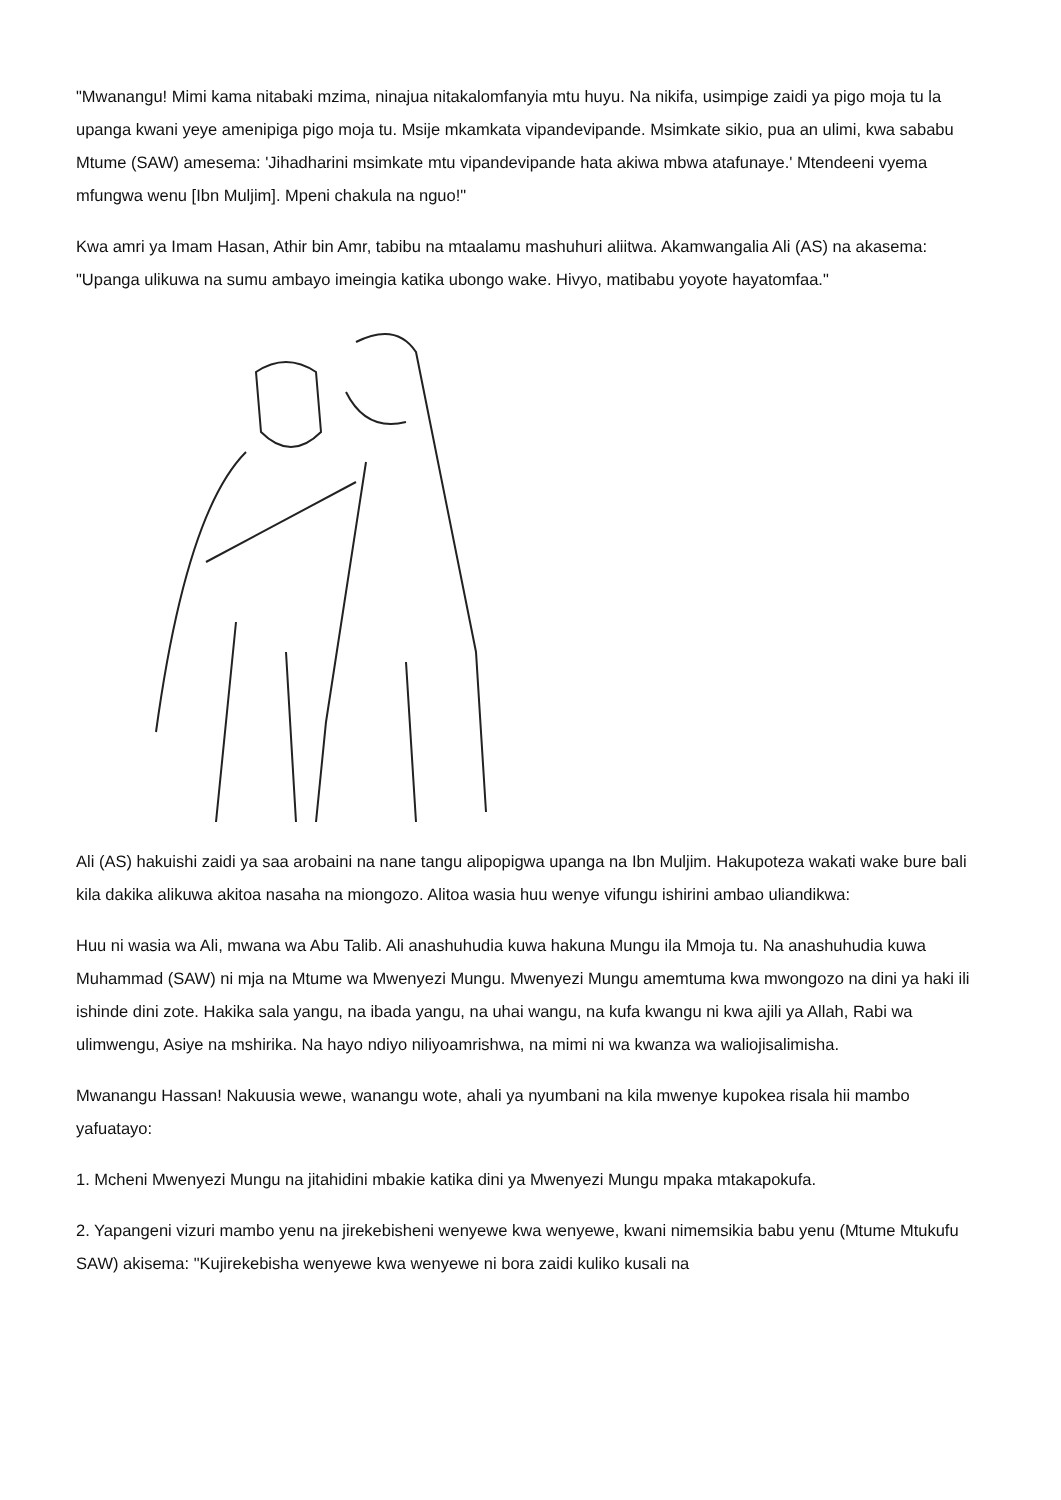"Mwanangu! Mimi kama nitabaki mzima, ninajua nitakalomfanyia mtu huyu. Na nikifa, usimpige zaidi ya pigo moja tu la upanga kwani yeye amenipiga pigo moja tu. Msije mkamkata vipandevipande. Msimkate sikio, pua an ulimi, kwa sababu Mtume (SAW) amesema: 'Jihadharini msimkate mtu vipandevipande hata akiwa mbwa atafunaye.' Mtendeeni vyema mfungwa wenu [Ibn Muljim]. Mpeni chakula na nguo!"
Kwa amri ya Imam Hasan, Athir bin Amr, tabibu na mtaalamu mashuhuri aliitwa. Akamwangalia Ali (AS) na akasema: "Upanga ulikuwa na sumu ambayo imeingia katika ubongo wake. Hivyo, matibabu yoyote hayatomfaa."
Ali (AS) hakuishi zaidi ya saa arobaini na nane tangu alipopigwa upanga na Ibn Muljim. Hakupoteza wakati wake bure bali kila dakika alikuwa akitoa nasaha na miongozo. Alitoa wasia huu wenye vifungu ishirini ambao uliandikwa:
Huu ni wasia wa Ali, mwana wa Abu Talib. Ali anashuhudia kuwa hakuna Mungu ila Mmoja tu. Na anashuhudia kuwa Muhammad (SAW) ni mja na Mtume wa Mwenyezi Mungu. Mwenyezi Mungu amemtuma kwa mwongozo na dini ya haki ili ishinde dini zote. Hakika sala yangu, na ibada yangu, na uhai wangu, na kufa kwangu ni kwa ajili ya Allah, Rabi wa ulimwengu, Asiye na mshirika. Na hayo ndiyo niliyoamrishwa, na mimi ni wa kwanza wa waliojisalimisha.
Mwanangu Hassan! Nakuusia wewe, wanangu wote, ahali ya nyumbani na kila mwenye kupokea risala hii mambo yafuatayo:
1. Mcheni Mwenyezi Mungu na jitahidini mbakie katika dini ya Mwenyezi Mungu mpaka mtakapokufa.
2. Yapangeni vizuri mambo yenu na jirekebisheni wenyewe kwa wenyewe, kwani nimemsikia babu yenu (Mtume Mtukufu SAW) akisema: "Kujirekebisha wenyewe kwa wenyewe ni bora zaidi kuliko kusali na